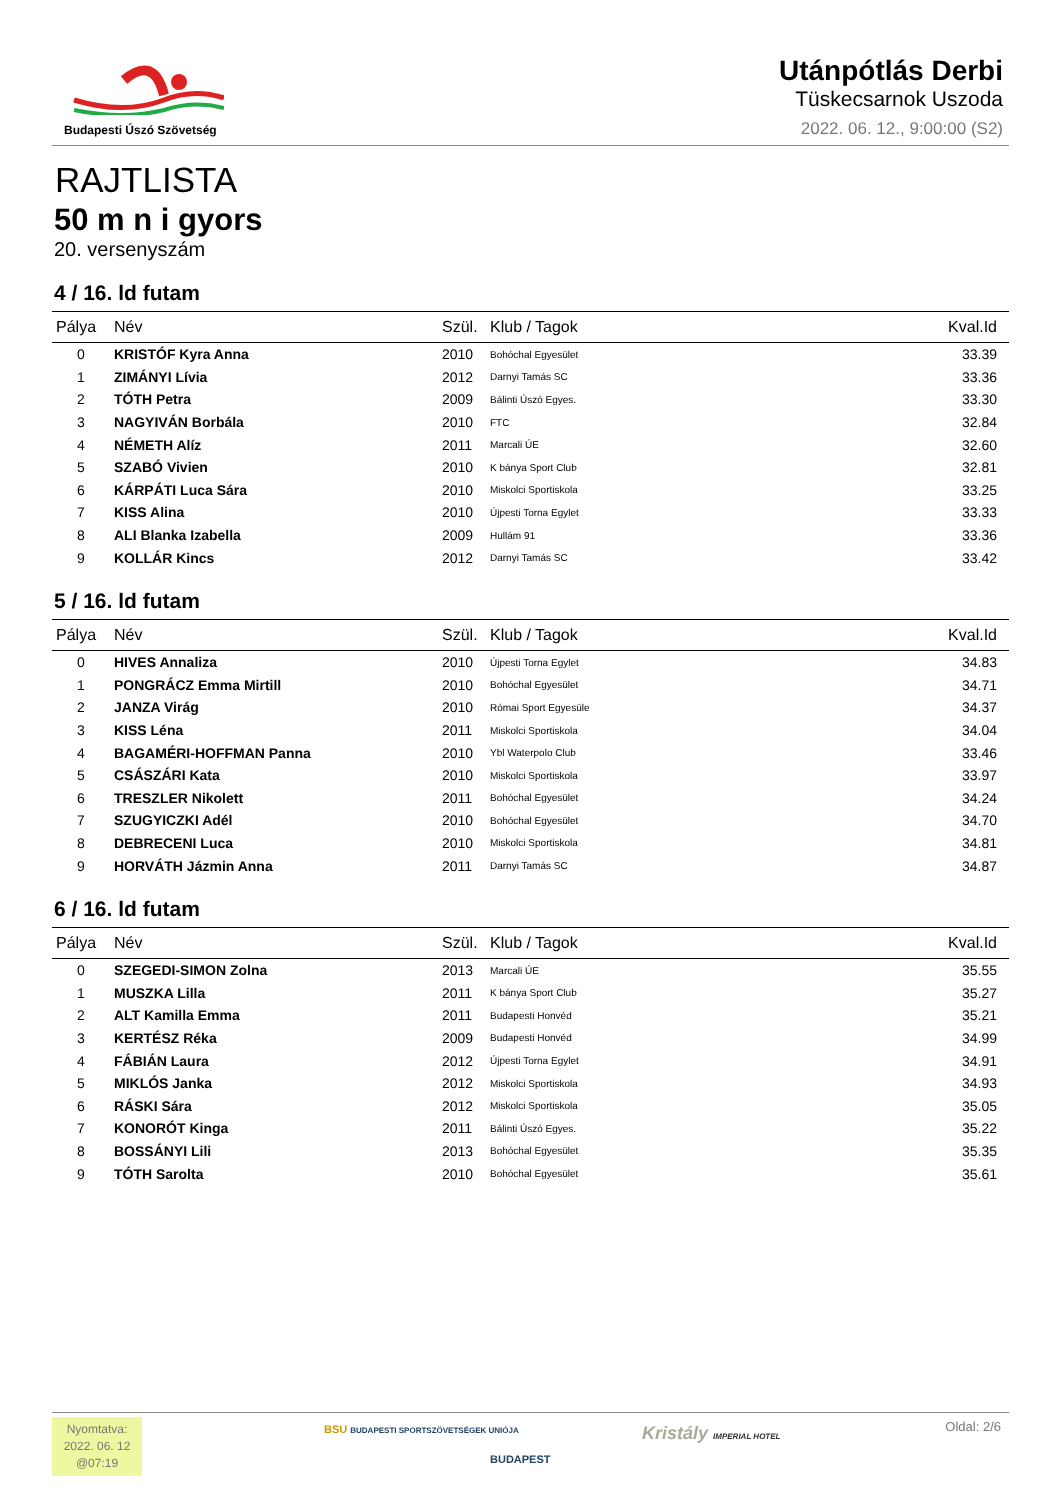Budapesti Úszó Szövetség
Utánpótlás Derbi
Tüskecsarnok Uszoda
2022. 06. 12., 9:00:00 (S2)
RAJTLISTA
50 m n i gyors
20. versenyszám
4 / 16. ld futam
| Pálya | Név | Szül. | Klub / Tagok | Kval.Id |
| --- | --- | --- | --- | --- |
| 0 | KRISTÓF Kyra Anna | 2010 | Bohóchal Egyesület | 33.39 |
| 1 | ZIMÁNYI Lívia | 2012 | Darnyi Tamás SC | 33.36 |
| 2 | TÓTH Petra | 2009 | Bálinti Úszó Egyes. | 33.30 |
| 3 | NAGYIVÁN Borbála | 2010 | FTC | 32.84 |
| 4 | NÉMETH Alíz | 2011 | Marcali ÚE | 32.60 |
| 5 | SZABÓ Vivien | 2010 | K bánya Sport Club | 32.81 |
| 6 | KÁRPÁTI Luca Sára | 2010 | Miskolci Sportiskola | 33.25 |
| 7 | KISS Alina | 2010 | Újpesti Torna Egylet | 33.33 |
| 8 | ALI Blanka Izabella | 2009 | Hullám 91 | 33.36 |
| 9 | KOLLÁR Kincs | 2012 | Darnyi Tamás SC | 33.42 |
5 / 16. ld futam
| Pálya | Név | Szül. | Klub / Tagok | Kval.Id |
| --- | --- | --- | --- | --- |
| 0 | HIVES Annaliza | 2010 | Újpesti Torna Egylet | 34.83 |
| 1 | PONGRÁCZ Emma Mirtill | 2010 | Bohóchal Egyesület | 34.71 |
| 2 | JANZA Virág | 2010 | Római Sport Egyesüle | 34.37 |
| 3 | KISS Léna | 2011 | Miskolci Sportiskola | 34.04 |
| 4 | BAGAMÉRI-HOFFMAN Panna | 2010 | Ybl Waterpolo Club | 33.46 |
| 5 | CSÁSZÁRI Kata | 2010 | Miskolci Sportiskola | 33.97 |
| 6 | TRESZLER Nikolett | 2011 | Bohóchal Egyesület | 34.24 |
| 7 | SZUGYICZKI Adél | 2010 | Bohóchal Egyesület | 34.70 |
| 8 | DEBRECENI Luca | 2010 | Miskolci Sportiskola | 34.81 |
| 9 | HORVÁTH Jázmin Anna | 2011 | Darnyi Tamás SC | 34.87 |
6 / 16. ld futam
| Pálya | Név | Szül. | Klub / Tagok | Kval.Id |
| --- | --- | --- | --- | --- |
| 0 | SZEGEDI-SIMON Zolna | 2013 | Marcali ÚE | 35.55 |
| 1 | MUSZKA Lilla | 2011 | K bánya Sport Club | 35.27 |
| 2 | ALT Kamilla Emma | 2011 | Budapesti Honvéd | 35.21 |
| 3 | KERTÉSZ Réka | 2009 | Budapesti Honvéd | 34.99 |
| 4 | FÁBIÁN Laura | 2012 | Újpesti Torna Egylet | 34.91 |
| 5 | MIKLÓS Janka | 2012 | Miskolci Sportiskola | 34.93 |
| 6 | RÁSKI Sára | 2012 | Miskolci Sportiskola | 35.05 |
| 7 | KONORÓT Kinga | 2011 | Bálinti Úszó Egyes. | 35.22 |
| 8 | BOSSÁNYI Lili | 2013 | Bohóchal Egyesület | 35.35 |
| 9 | TÓTH Sarolta | 2010 | Bohóchal Egyesület | 35.61 |
Nyomtatva:
2022. 06. 12
@07:19
BSU BUDAPESTI SPORTSZÖVETSÉGEK UNIÓJA
BUDAPEST
Kristály IMPERIAL HOTEL Oldal: 2/6